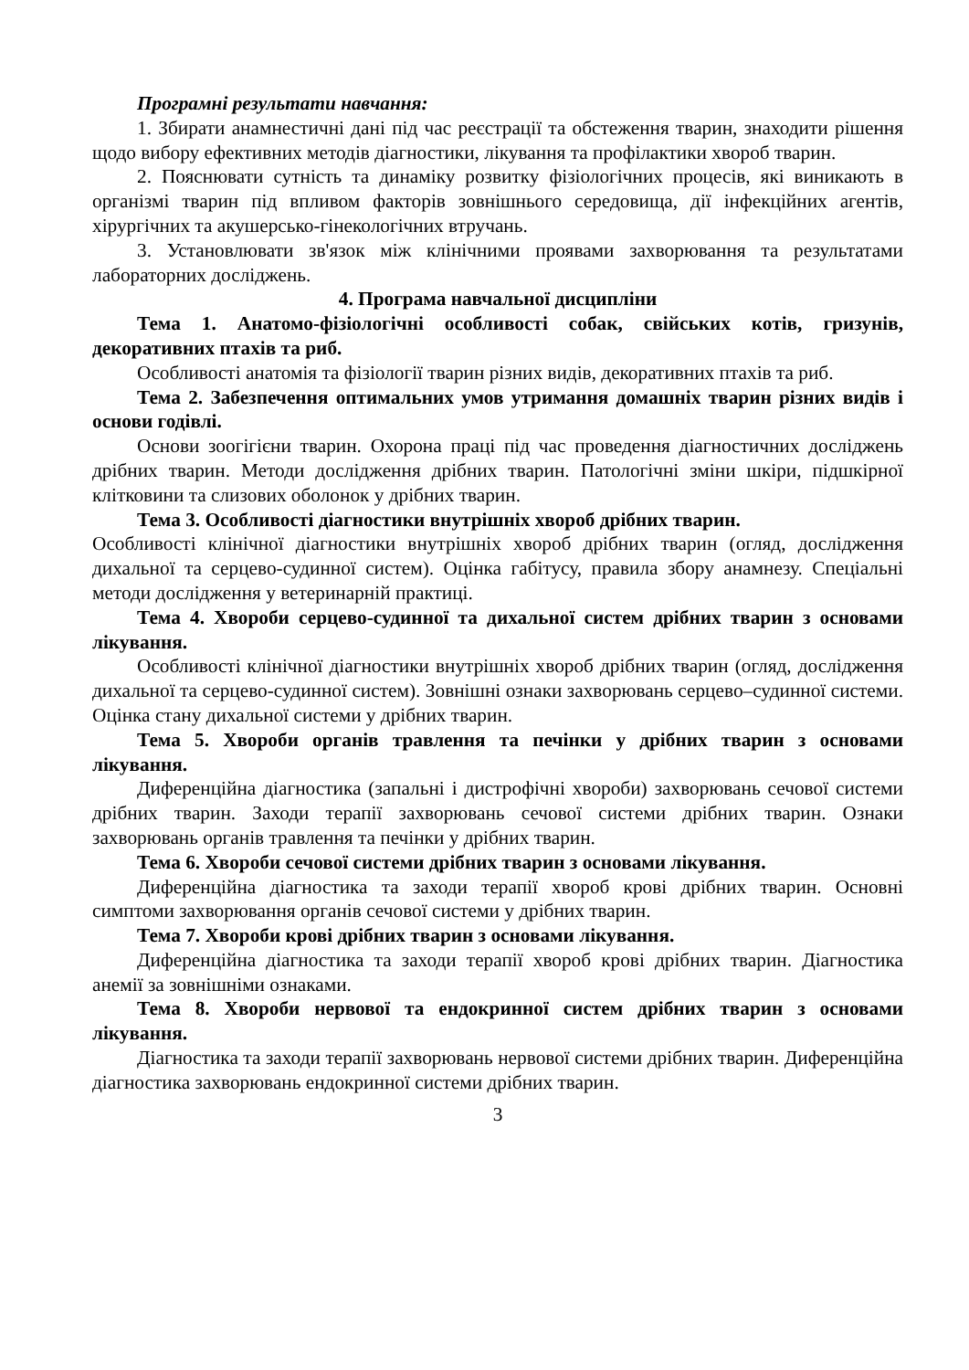Програмні результати навчання:
1. Збирати анамнестичні дані під час реєстрації та обстеження тварин, знаходити рішення щодо вибору ефективних методів діагностики, лікування та профілактики хвороб тварин.
2. Пояснювати сутність та динаміку розвитку фізіологічних процесів, які виникають в організмі тварин під впливом факторів зовнішнього середовища, дії інфекційних агентів, хірургічних та акушерсько-гінекологічних втручань.
3. Установлювати зв'язок між клінічними проявами захворювання та результатами лабораторних досліджень.
4. Програма навчальної дисципліни
Тема 1. Анатомо-фізіологічні особливості собак, свійських котів, гризунів, декоративних птахів та риб.
Особливості анатомія та фізіології тварин різних видів, декоративних птахів та риб.
Тема 2. Забезпечення оптимальних умов утримання домашніх тварин різних видів і основи годівлі.
Основи зоогігієни тварин. Охорона праці під час проведення діагностичних досліджень дрібних тварин. Методи дослідження дрібних тварин. Патологічні зміни шкіри, підшкірної клітковини та слизових оболонок у дрібних тварин.
Тема 3. Особливості діагностики внутрішніх хвороб дрібних тварин.
Особливості клінічної діагностики внутрішніх хвороб дрібних тварин (огляд, дослідження дихальної та серцево-судинної систем). Оцінка габітусу, правила збору анамнезу. Спеціальні методи дослідження у ветеринарній практиці.
Тема 4. Хвороби серцево-судинної та дихальної систем дрібних тварин з основами лікування.
Особливості клінічної діагностики внутрішніх хвороб дрібних тварин (огляд, дослідження дихальної та серцево-судинної систем). Зовнішні ознаки захворювань серцево–судинної системи. Оцінка стану дихальної системи у дрібних тварин.
Тема 5. Хвороби органів травлення та печінки у дрібних тварин з основами лікування.
Диференційна діагностика (запальні і дистрофічні хвороби) захворювань сечової системи дрібних тварин. Заходи терапії захворювань сечової системи дрібних тварин. Ознаки захворювань органів травлення та печінки у дрібних тварин.
Тема 6. Хвороби сечової системи дрібних тварин з основами лікування.
Диференційна діагностика та заходи терапії хвороб крові дрібних тварин. Основні симптоми захворювання органів сечової системи у дрібних тварин.
Тема 7. Хвороби крові дрібних тварин з основами лікування.
Диференційна діагностика та заходи терапії хвороб крові дрібних тварин. Діагностика анемії за зовнішніми ознаками.
Тема 8. Хвороби нервової та ендокринної систем дрібних тварин з основами лікування.
Діагностика та заходи терапії захворювань нервової системи дрібних тварин. Диференційна діагностика захворювань ендокринної системи дрібних тварин.
3